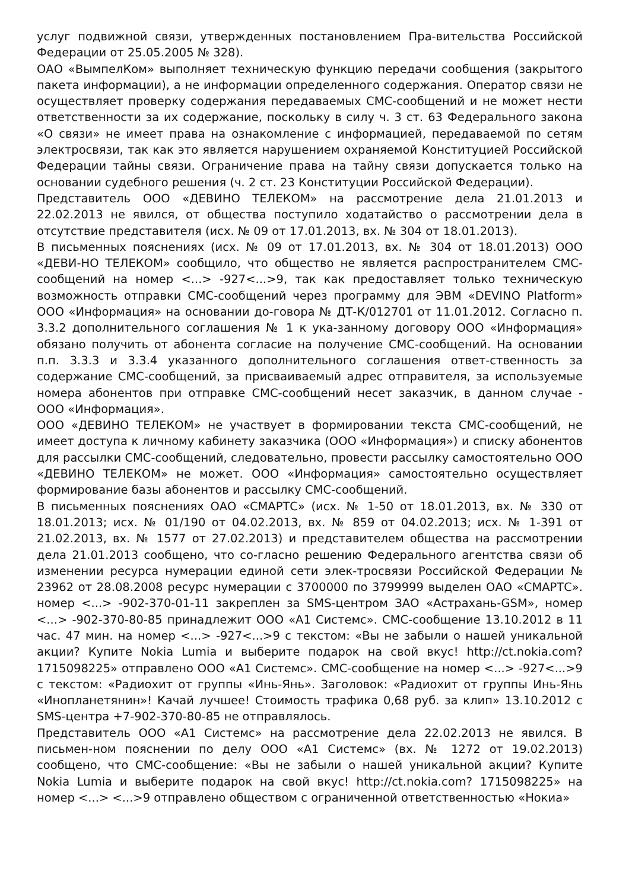услуг подвижной связи, утвержденных постановлением Пра-вительства Российской Федерации от 25.05.2005 № 328).
ОАО «ВымпелКом» выполняет техническую функцию передачи сообщения (закрытого пакета информации), а не информации определенного содержания. Оператор связи не осуществляет проверку содержания передаваемых СМС-сообщений и не может нести ответственности за их содержание, поскольку в силу ч. 3 ст. 63 Федерального закона «О связи» не имеет права на ознакомление с информацией, передаваемой по сетям электросвязи, так как это является нарушением охраняемой Конституцией Российской Федерации тайны связи. Ограничение права на тайну связи допускается только на основании судебного решения (ч. 2 ст. 23 Конституции Российской Федерации).
Представитель ООО «ДЕВИНО ТЕЛЕКОМ» на рассмотрение дела 21.01.2013 и 22.02.2013 не явился, от общества поступило ходатайство о рассмотрении дела в отсутствие представителя (исх. № 09 от 17.01.2013, вх. № 304 от 18.01.2013).
В письменных пояснениях (исх. № 09 от 17.01.2013, вх. № 304 от 18.01.2013) ООО «ДЕВИ-НО ТЕЛЕКОМ» сообщило, что общество не является распространителем СМС-сообщений на номер <...> -927<...>9, так как предоставляет только техническую возможность отправки СМС-сообщений через программу для ЭВМ «DEVINO Platform» ООО «Информация» на основании до-говора № ДТ-К/012701 от 11.01.2012. Согласно п. 3.3.2 дополнительного соглашения № 1 к ука-занному договору ООО «Информация» обязано получить от абонента согласие на получение СМС-сообщений. На основании п.п. 3.3.3 и 3.3.4 указанного дополнительного соглашения ответ-ственность за содержание СМС-сообщений, за присваиваемый адрес отправителя, за используемые номера абонентов при отправке СМС-сообщений несет заказчик, в данном случае - ООО «Информация».
ООО «ДЕВИНО ТЕЛЕКОМ» не участвует в формировании текста СМС-сообщений, не имеет доступа к личному кабинету заказчика (ООО «Информация») и списку абонентов для рассылки СМС-сообщений, следовательно, провести рассылку самостоятельно ООО «ДЕВИНО ТЕЛЕКОМ» не может. ООО «Информация» самостоятельно осуществляет формирование базы абонентов и рассылку СМС-сообщений.
В письменных пояснениях ОАО «СМАРТС» (исх. № 1-50 от 18.01.2013, вх. № 330 от 18.01.2013; исх. № 01/190 от 04.02.2013, вх. № 859 от 04.02.2013; исх. № 1-391 от 21.02.2013, вх. № 1577 от 27.02.2013) и представителем общества на рассмотрении дела 21.01.2013 сообщено, что со-гласно решению Федерального агентства связи об изменении ресурса нумерации единой сети элек-тросвязи Российской Федерации № 23962 от 28.08.2008 ресурс нумерации с 3700000 по 3799999 выделен ОАО «СМАРТС». номер <...> -902-370-01-11 закреплен за SMS-центром ЗАО «Астрахань-GSM», номер <...> -902-370-80-85 принадлежит ООО «А1 Системс». СМС-сообщение 13.10.2012 в 11 час. 47 мин. на номер <...> -927<...>9 с текстом: «Вы не забыли о нашей уникальной акции? Купите Nokia Lumia и выберите подарок на свой вкус! http://ct.nokia.com? 1715098225» отправлено ООО «А1 Системс». СМС-сообщение на номер <...> -927<...>9 с текстом: «Радиохит от группы «Инь-Янь». Заголовок: «Радиохит от группы Инь-Янь «Инопланетянин»! Качай лучшее! Стоимость трафика 0,68 руб. за клип» 13.10.2012 с SMS-центра +7-902-370-80-85 не отправлялось.
Представитель ООО «А1 Системс» на рассмотрение дела 22.02.2013 не явился. В письмен-ном пояснении по делу ООО «А1 Системс» (вх. № 1272 от 19.02.2013) сообщено, что СМС-сообщение: «Вы не забыли о нашей уникальной акции? Купите Nokia Lumia и выберите подарок на свой вкус! http://ct.nokia.com? 1715098225» на номер <...> <...>9 отправлено обществом с ограниченной ответственностью «Нокиа»